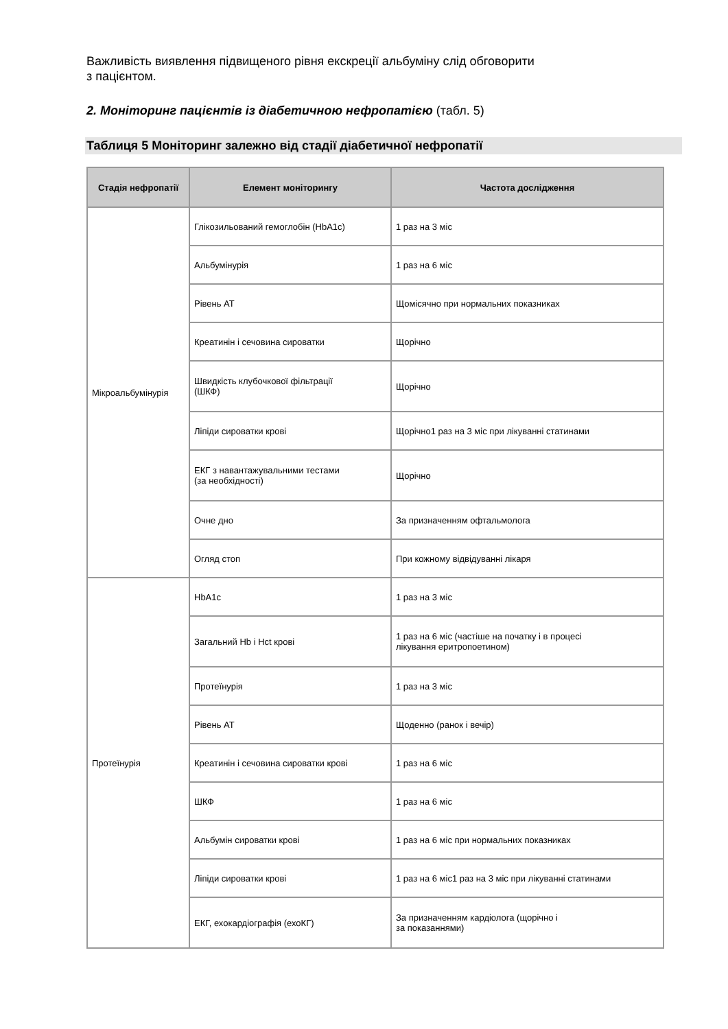Важливість виявлення підвищеного рівня екскреції альбуміну слід обговорити
з пацієнтом.
2. Моніторинг пацієнтів із діабетичною нефропатією (табл. 5)
Таблиця 5 Моніторинг залежно від стадії діабетичної нефропатії
| Стадія нефропатії | Елемент моніторингу | Частота дослідження |
| --- | --- | --- |
| Мікроальбумінурія | Глікозильований гемоглобін (HbA1c) | 1 раз на 3 міс |
| | Альбумінурія | 1 раз на 6 міс |
| | Рівень АТ | Щомісячно при нормальних показниках |
| | Креатинін і сечовина сироватки | Щорічно |
| | Швидкість клубочкової фільтрації (ШКФ) | Щорічно |
| | Ліпіди сироватки крові | Щорічно1 раз на 3 міс при лікуванні статинами |
| | ЕКГ з навантажувальними тестами (за необхідності) | Щорічно |
| | Очне дно | За призначенням офтальмолога |
| | Огляд стоп | При кожному відвідуванні лікаря |
| Протеїнурія | HbA1c | 1 раз на 3 міс |
| | Загальний Hb і Hct крові | 1 раз на 6 міс (частіше на початку і в процесі лікування еритропоетином) |
| | Протеїнурія | 1 раз на 3 міс |
| | Рівень АТ | Щоденно (ранок і вечір) |
| | Креатинін і сечовина сироватки крові | 1 раз на 6 міс |
| | ШКФ | 1 раз на 6 міс |
| | Альбумін сироватки крові | 1 раз на 6 міс при нормальних показниках |
| | Ліпіди сироватки крові | 1 раз на 6 міс1 раз на 3 міс при лікуванні статинами |
| | ЕКГ, ехокардіографія (ехоКГ) | За призначенням кардіолога (щорічно і за показаннями) |